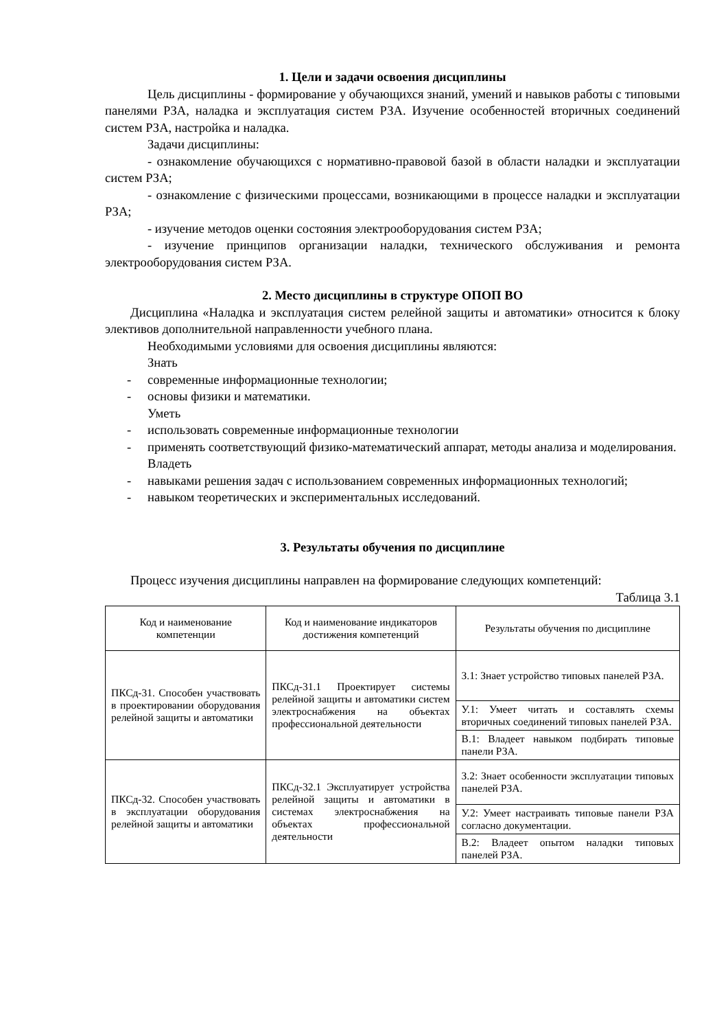1. Цели и задачи освоения дисциплины
Цель дисциплины - формирование у обучающихся знаний, умений и навыков работы с типовыми панелями РЗА, наладка и эксплуатация систем РЗА. Изучение особенностей вторичных соединений систем РЗА, настройка и наладка.
Задачи дисциплины:
- ознакомление обучающихся с нормативно-правовой базой в области наладки и эксплуатации систем РЗА;
- ознакомление с физическими процессами, возникающими в процессе наладки и эксплуатации РЗА;
- изучение методов оценки состояния электрооборудования систем РЗА;
- изучение принципов организации наладки, технического обслуживания и ремонта электрооборудования систем РЗА.
2. Место дисциплины в структуре ОПОП ВО
Дисциплина «Наладка и эксплуатация систем релейной защиты и автоматики» относится к блоку элективов дополнительной направленности учебного плана.
Необходимыми условиями для освоения дисциплины являются:
Знать
- современные информационные технологии;
- основы физики и математики.
Уметь
- использовать современные информационные технологии
- применять соответствующий физико-математический аппарат, методы анализа и моделирования.
Владеть
- навыками решения задач с использованием современных информационных технологий;
- навыком теоретических и экспериментальных исследований.
3. Результаты обучения по дисциплине
Процесс изучения дисциплины направлен на формирование следующих компетенций:
Таблица 3.1
| Код и наименование компетенции | Код и наименование индикаторов достижения компетенций | Результаты обучения по дисциплине |
| --- | --- | --- |
| ПКСд-31. Способен участвовать в проектировании оборудования релейной защиты и автоматики | ПКСд-31.1 Проектирует системы релейной защиты и автоматики систем электроснабжения на объектах профессиональной деятельности | З.1: Знает устройство типовых панелей РЗА. |
| | | У.1: Умеет читать и составлять схемы вторичных соединений типовых панелей РЗА. |
| | | В.1: Владеет навыком подбирать типовые панели РЗА. |
| ПКСд-32. Способен участвовать в эксплуатации оборудования релейной защиты и автоматики | ПКСд-32.1 Эксплуатирует устройства релейной защиты и автоматики в системах электроснабжения на объектах профессиональной деятельности | З.2: Знает особенности эксплуатации типовых панелей РЗА. |
| | | У.2: Умеет настраивать типовые панели РЗА согласно документации. |
| | | В.2: Владеет опытом наладки типовых панелей РЗА. |